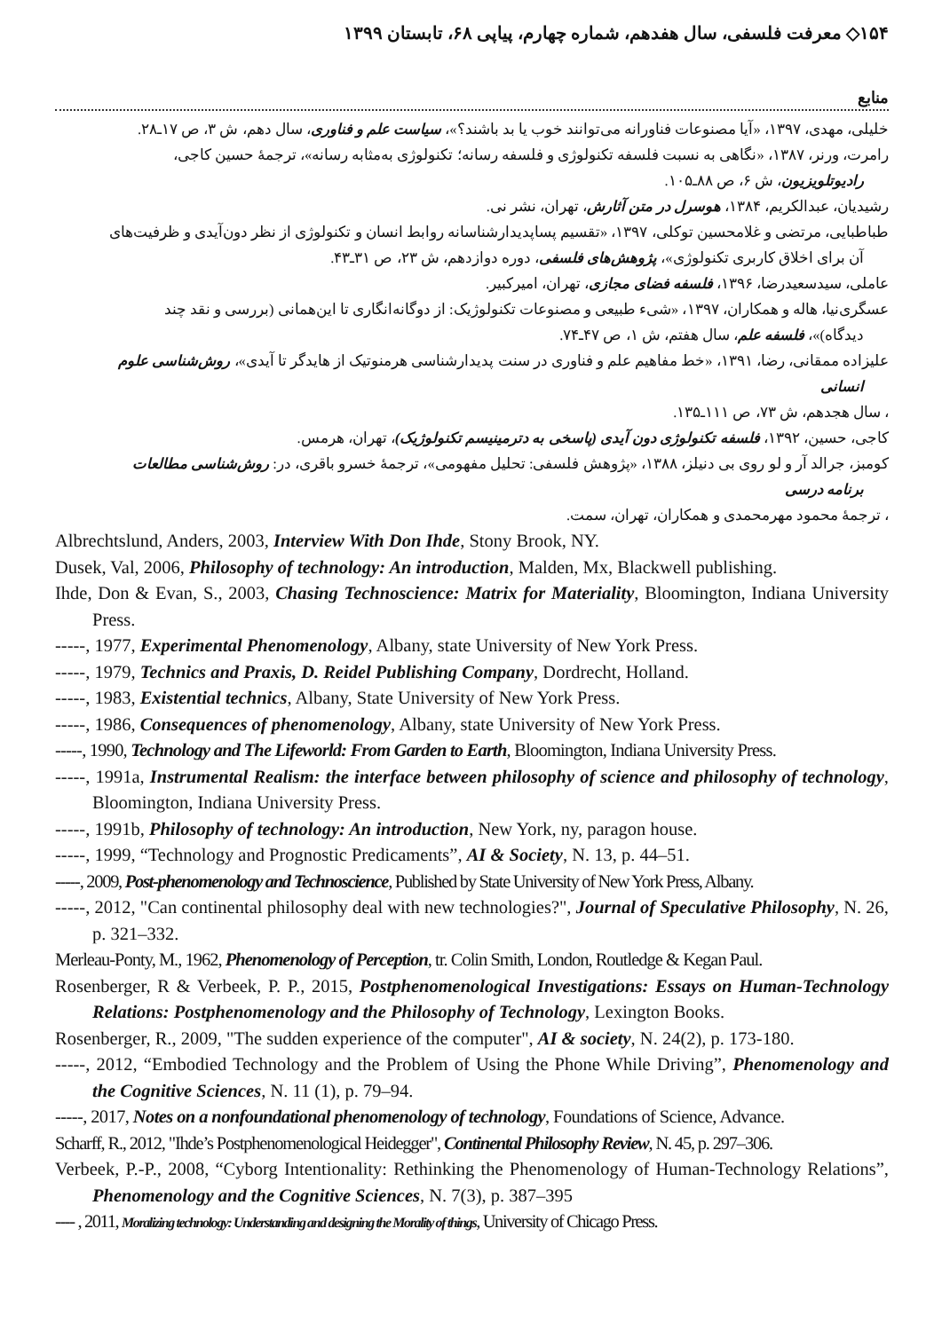۱۵۴◇ معرفت فلسفی، سال هفدهم، شماره چهارم، پیاپی ۶۸، تابستان ۱۳۹۹
منابع
خلیلی، مهدی، ۱۳۹۷، «آیا مصنوعات فناورانه می‌توانند خوب یا بد باشند؟»، سیاست علم و فناوری، سال دهم، ش ۳، ص ۱۷ـ۲۸.
رامرت، ورنر، ۱۳۸۷، «نگاهی به نسبت فلسفه تکنولوژی و فلسفه رسانه؛ تکنولوژی به‌مثابه رسانه»، ترجمهٔ حسین کاجی،
رادیوتلویزیون، ش ۶، ص ۸۸ـ۱۰۵.
رشیدیان، عبدالکریم، ۱۳۸۴، هوسرل در متن آثارش، تهران، نشر نی.
طباطبایی، مرتضی و غلامحسین توکلی، ۱۳۹۷، «تقسیم پساپدیدارشناسانه روابط انسان و تکنولوژی از نظر دون‌آیدی و ظرفیت‌های
آن برای اخلاق کاربری تکنولوژی»، پژوهش‌های فلسفی، دوره دوازدهم، ش ۲۳، ص ۳۱ـ۴۳.
عاملی، سیدسعیدرضا، ۱۳۹۶، فلسفه فضای مجازی، تهران، امیرکبیر.
عسگری‌نیا، هاله و همکاران، ۱۳۹۷، «شیء طبیعی و مصنوعات تکنولوژیک: از دوگانه‌انگاری تا این‌همانی (بررسی و نقد چند
دیدگاه)»، فلسفه علم، سال هفتم، ش ۱، ص ۴۷ـ۷۴.
علیزاده ممقانی، رضا، ۱۳۹۱، «خط مفاهیم علم و فناوری در سنت پدیدارشناسی هرمنوتیک از هایدگر تا آیدی»، روش‌شناسی علوم
انسانی
، سال هجدهم، ش ۷۳، ص ۱۱۱ـ۱۳۵.
کاجی، حسین، ۱۳۹۲، فلسفه تکنولوژی دون آیدی (پاسخی به دترمینیسم تکنولوژیک)، تهران، هرمس.
کومبز، جرالد آر و لو روی بی دنیلز، ۱۳۸۸، «پژوهش فلسفی: تحلیل مفهومی»، ترجمهٔ خسرو باقری، در: روش‌شناسی مطالعات
برنامه درسی
، ترجمهٔ محمود مهرمحمدی و همکاران، تهران، سمت.
Albrechtslund, Anders, 2003, Interview With Don Ihde, Stony Brook, NY.
Dusek, Val, 2006, Philosophy of technology: An introduction, Malden, Mx, Blackwell publishing.
Ihde, Don & Evan, S., 2003, Chasing Technoscience: Matrix for Materiality, Bloomington, Indiana University Press.
-----, 1977, Experimental Phenomenology, Albany, state University of New York Press.
-----, 1979, Technics and Praxis, D. Reidel Publishing Company, Dordrecht, Holland.
-----, 1983, Existential technics, Albany, State University of New York Press.
-----, 1986, Consequences of phenomenology, Albany, state University of New York Press.
-----, 1990, Technology and The Lifeworld: From Garden to Earth, Bloomington, Indiana University Press.
-----, 1991a, Instrumental Realism: the interface between philosophy of science and philosophy of technology, Bloomington, Indiana University Press.
-----, 1991b, Philosophy of technology: An introduction, New York, ny, paragon house.
-----, 1999, “Technology and Prognostic Predicaments”, AI & Society, N. 13, p. 44–51.
-----, 2009, Post-phenomenology and Technoscience, Published by State University of New York Press, Albany.
-----, 2012, "Can continental philosophy deal with new technologies?", Journal of Speculative Philosophy, N. 26, p. 321–332.
Merleau-Ponty, M., 1962, Phenomenology of Perception, tr. Colin Smith, London, Routledge & Kegan Paul.
Rosenberger, R & Verbeek, P. P., 2015, Postphenomenological Investigations: Essays on Human-Technology Relations: Postphenomenology and the Philosophy of Technology, Lexington Books.
Rosenberger, R., 2009, "The sudden experience of the computer", AI & society, N. 24(2), p. 173-180.
-----, 2012, “Embodied Technology and the Problem of Using the Phone While Driving”, Phenomenology and the Cognitive Sciences, N. 11 (1), p. 79–94.
-----, 2017, Notes on a nonfoundational phenomenology of technology, Foundations of Science, Advance.
Scharff, R., 2012, "Ihde’s Postphenomenological Heidegger", Continental Philosophy Review, N. 45, p. 297–306.
Verbeek, P.-P., 2008, “Cyborg Intentionality: Rethinking the Phenomenology of Human-Technology Relations”, Phenomenology and the Cognitive Sciences, N. 7(3), p. 387–395
---- , 2011, Moralizing technology: Understanding and designing the Morality of things, University of Chicago Press.